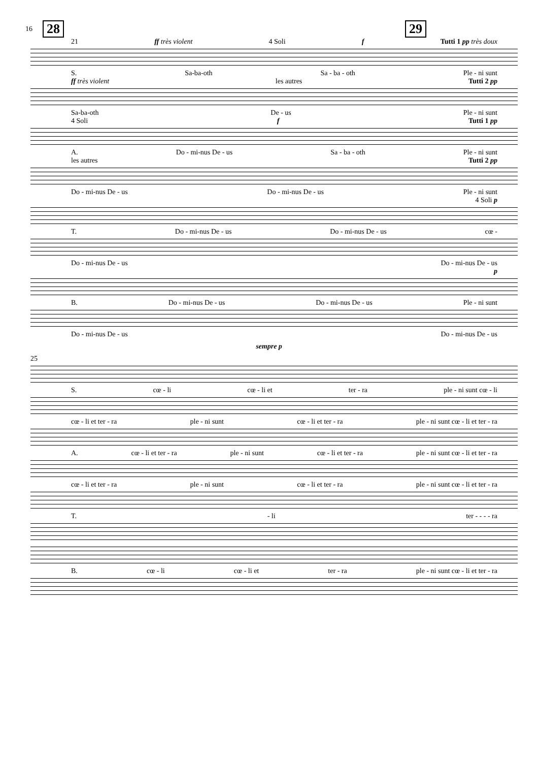16 28 29
21 ff très violent 4 Soli f Tutti 1 pp très doux
S. Sa-ba-oth Sa - ba - oth Ple - ni sunt
ff très violent les autres Tutti 2 pp
Sa-ba-oth De - us Ple - ni sunt
4 Soli f Tutti 1 pp
A. Do - mi-nus De - us Sa - ba - oth Ple - ni sunt
les autres Tutti 2 pp
Do - mi-nus De - us Do - mi-nus De - us Ple - ni sunt
4 Soli p
T. Do - mi-nus De - us Do - mi-nus De - us cœ -
Do - mi-nus De - us Do - mi-nus De - us
p
B. Do - mi-nus De - us Do - mi-nus De - us Ple - ni sunt
Do - mi-nus De - us Do - mi-nus De - us
sempre p
25
S. cœ - li cœ - li et ter - ra ple - ni sunt cœ - li
cœ - li et ter - ra ple - ni sunt cœ - li et ter - ra ple - ni sunt cœ - li et ter - ra
A. cœ - li et ter - ra ple - ni sunt cœ - li et ter - ra ple - ni sunt cœ - li et ter - ra
cœ - li et ter - ra ple - ni sunt cœ - li et ter - ra ple - ni sunt cœ - li et ter - ra
T. - li ter - - - - ra
B. cœ - li cœ - li et ter - ra ple - ni sunt cœ - li et ter - ra